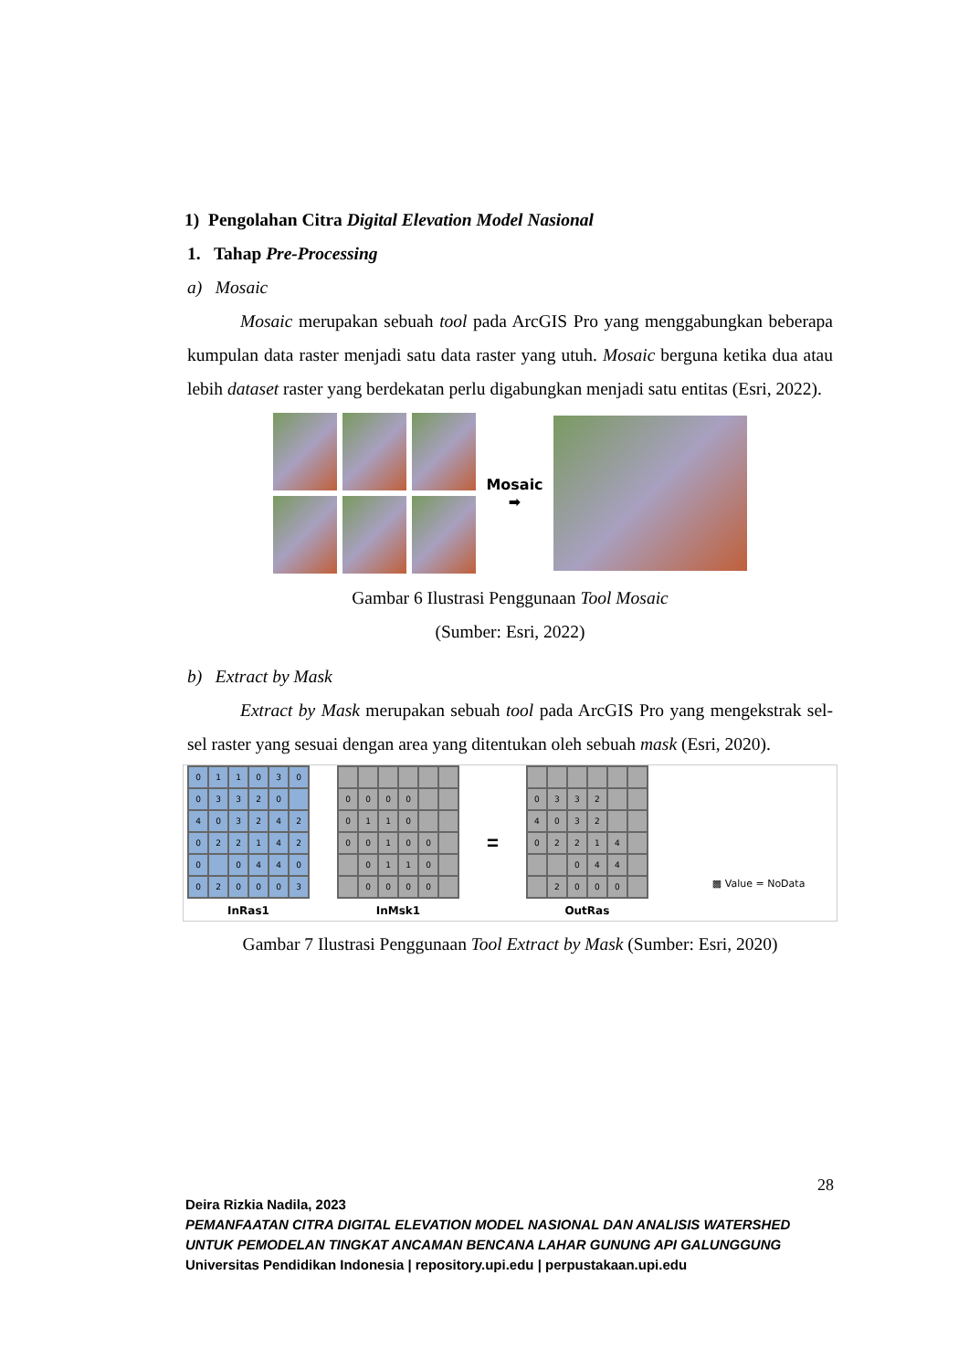1) Pengolahan Citra Digital Elevation Model Nasional
1. Tahap Pre-Processing
a) Mosaic
Mosaic merupakan sebuah tool pada ArcGIS Pro yang menggabungkan beberapa kumpulan data raster menjadi satu data raster yang utuh. Mosaic berguna ketika dua atau lebih dataset raster yang berdekatan perlu digabungkan menjadi satu entitas (Esri, 2022).
Mosaic
➡
Gambar 6 Ilustrasi Penggunaan Tool Mosaic
(Sumber: Esri, 2022)
b) Extract by Mask
Extract by Mask merupakan sebuah tool pada ArcGIS Pro yang mengekstrak sel-sel raster yang sesuai dengan area yang ditentukan oleh sebuah mask (Esri, 2020).
01103003320 4032420221420 0440020003
InRas1
0000 0110 00100 0110 0000
InMsk1
=
0332 4032 02214 044 2000
OutRas
▩ Value = NoData
Gambar 7 Ilustrasi Penggunaan Tool Extract by Mask (Sumber: Esri, 2020)
28
Deira Rizkia Nadila, 2023
PEMANFAATAN CITRA DIGITAL ELEVATION MODEL NASIONAL DAN ANALISIS WATERSHED UNTUK PEMODELAN TINGKAT ANCAMAN BENCANA LAHAR GUNUNG API GALUNGGUNG
Universitas Pendidikan Indonesia | repository.upi.edu | perpustakaan.upi.edu